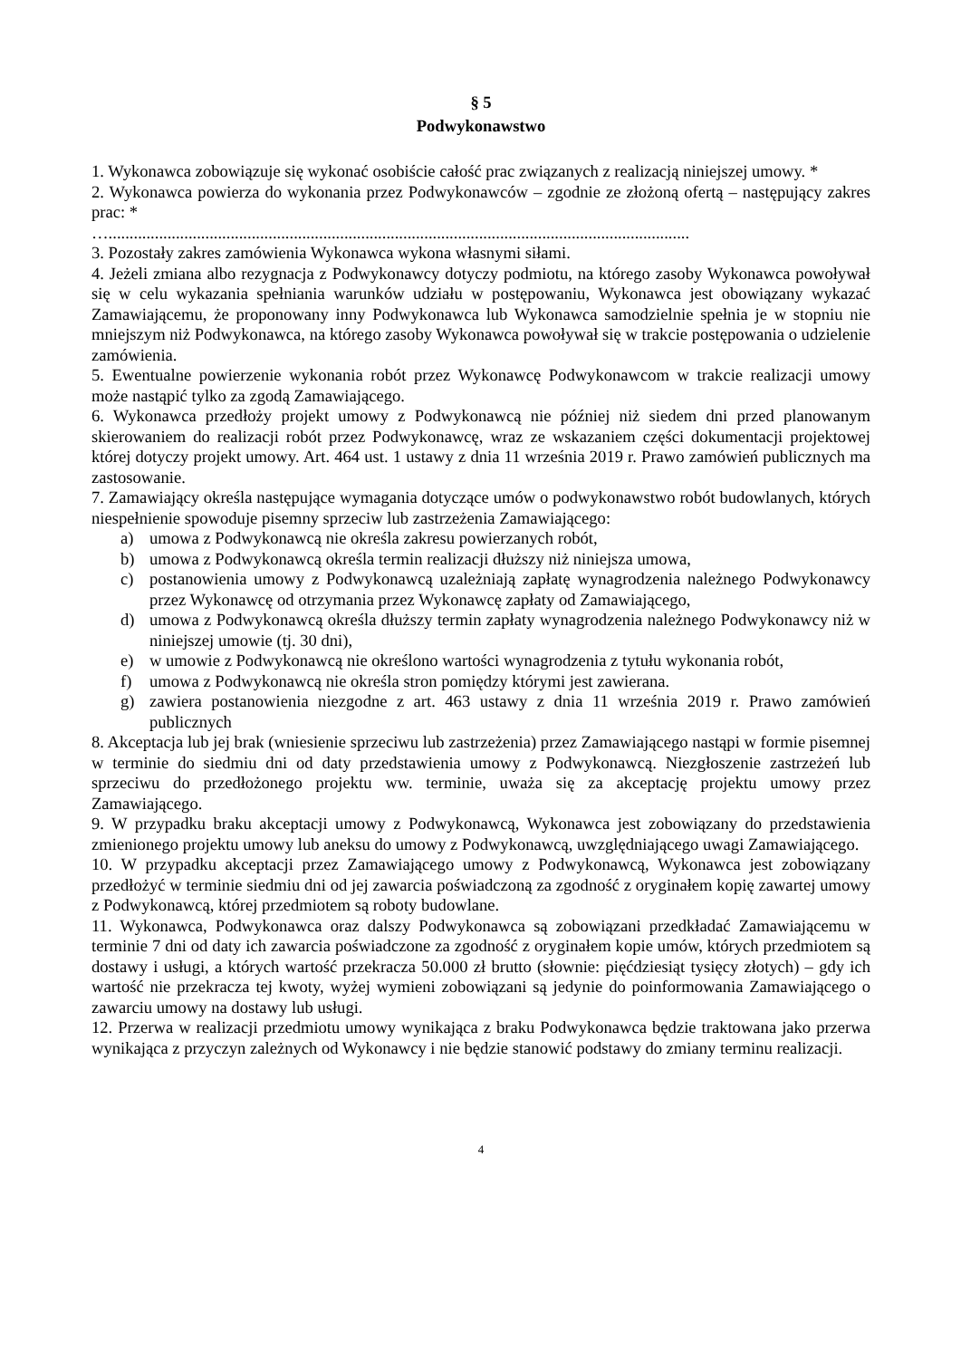§ 5
Podwykonawstwo
1. Wykonawca zobowiązuje się wykonać osobiście całość prac związanych z realizacją niniejszej umowy. *
2. Wykonawca powierza do wykonania przez Podwykonawców – zgodnie ze złożoną ofertą – następujący zakres prac: *
…..........................................................................................................................................
3. Pozostały zakres zamówienia Wykonawca wykona własnymi siłami.
4. Jeżeli zmiana albo rezygnacja z Podwykonawcy dotyczy podmiotu, na którego zasoby Wykonawca powoływał się w celu wykazania spełniania warunków udziału w postępowaniu, Wykonawca jest obowiązany wykazać Zamawiającemu, że proponowany inny Podwykonawca lub Wykonawca samodzielnie spełnia je w stopniu nie mniejszym niż Podwykonawca, na którego zasoby Wykonawca powoływał się w trakcie postępowania o udzielenie zamówienia.
5. Ewentualne powierzenie wykonania robót przez Wykonawcę Podwykonawcom w trakcie realizacji umowy może nastąpić tylko za zgodą Zamawiającego.
6. Wykonawca przedłoży projekt umowy z Podwykonawcą nie później niż siedem dni przed planowanym skierowaniem do realizacji robót przez Podwykonawcę, wraz ze wskazaniem części dokumentacji projektowej której dotyczy projekt umowy. Art. 464 ust. 1 ustawy z dnia 11 września 2019 r. Prawo zamówień publicznych ma zastosowanie.
7. Zamawiający określa następujące wymagania dotyczące umów o podwykonawstwo robót budowlanych, których niespełnienie spowoduje pisemny sprzeciw lub zastrzeżenia Zamawiającego:
a) umowa z Podwykonawcą nie określa zakresu powierzanych robót,
b) umowa z Podwykonawcą określa termin realizacji dłuższy niż niniejsza umowa,
c) postanowienia umowy z Podwykonawcą uzależniają zapłatę wynagrodzenia należnego Podwykonawcy przez Wykonawcę od otrzymania przez Wykonawcę zapłaty od Zamawiającego,
d) umowa z Podwykonawcą określa dłuższy termin zapłaty wynagrodzenia należnego Podwykonawcy niż w niniejszej umowie (tj. 30 dni),
e) w umowie z Podwykonawcą nie określono wartości wynagrodzenia z tytułu wykonania robót,
f) umowa z Podwykonawcą nie określa stron pomiędzy którymi jest zawierana.
g) zawiera postanowienia niezgodne z art. 463 ustawy z dnia 11 września 2019 r. Prawo zamówień publicznych
8. Akceptacja lub jej brak (wniesienie sprzeciwu lub zastrzeżenia) przez Zamawiającego nastąpi w formie pisemnej w terminie do siedmiu dni od daty przedstawienia umowy z Podwykonawcą. Niezgłoszenie zastrzeżeń lub sprzeciwu do przedłożonego projektu ww. terminie, uważa się za akceptację projektu umowy przez Zamawiającego.
9. W przypadku braku akceptacji umowy z Podwykonawcą, Wykonawca jest zobowiązany do przedstawienia zmienionego projektu umowy lub aneksu do umowy z Podwykonawcą, uwzględniającego uwagi Zamawiającego.
10. W przypadku akceptacji przez Zamawiającego umowy z Podwykonawcą, Wykonawca jest zobowiązany przedłożyć w terminie siedmiu dni od jej zawarcia poświadczoną za zgodność z oryginałem kopię zawartej umowy z Podwykonawcą, której przedmiotem są roboty budowlane.
11. Wykonawca, Podwykonawca oraz dalszy Podwykonawca są zobowiązani przedkładać Zamawiającemu w terminie 7 dni od daty ich zawarcia poświadczone za zgodność z oryginałem kopie umów, których przedmiotem są dostawy i usługi, a których wartość przekracza 50.000 zł brutto (słownie: pięćdziesiąt tysięcy złotych) – gdy ich wartość nie przekracza tej kwoty, wyżej wymieni zobowiązani są jedynie do poinformowania Zamawiającego o zawarciu umowy na dostawy lub usługi.
12. Przerwa w realizacji przedmiotu umowy wynikająca z braku Podwykonawca będzie traktowana jako przerwa wynikająca z przyczyn zależnych od Wykonawcy i nie będzie stanowić podstawy do zmiany terminu realizacji.
4